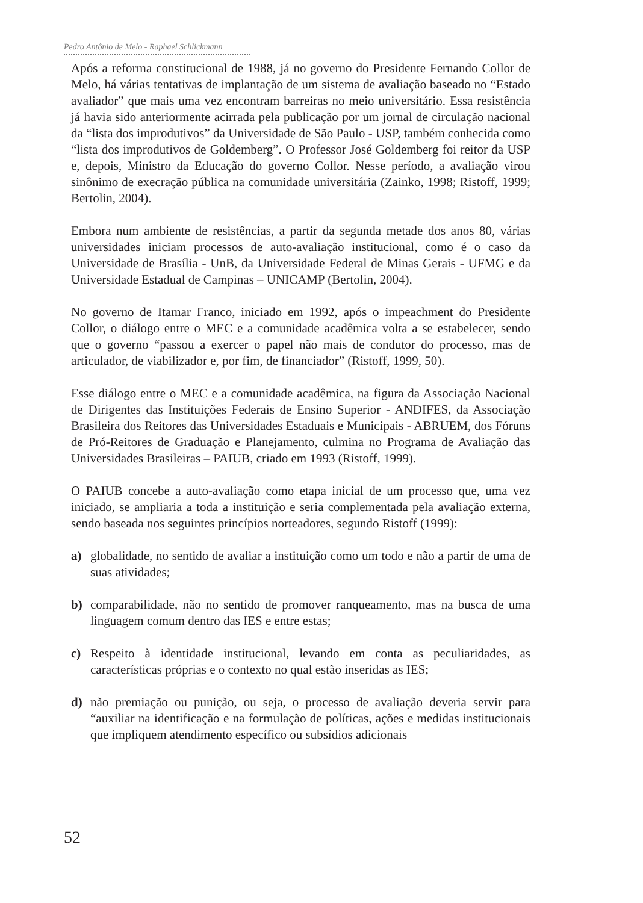Pedro Antônio de Melo - Raphael Schlickmann
Após a reforma constitucional de 1988, já no governo do Presidente Fernando Collor de Melo, há várias tentativas de implantação de um sistema de avaliação baseado no “Estado avaliador” que mais uma vez encontram barreiras no meio universitário. Essa resistência já havia sido anteriormente acirrada pela publicação por um jornal de circulação nacional da “lista dos improdutivos” da Universidade de São Paulo - USP, também conhecida como “lista dos improdutivos de Goldemberg”. O Professor José Goldemberg foi reitor da USP e, depois, Ministro da Educação do governo Collor. Nesse período, a avaliação virou sinônimo de execração pública na comunidade universitária (Zainko, 1998; Ristoff, 1999; Bertolin, 2004).
Embora num ambiente de resistências, a partir da segunda metade dos anos 80, várias universidades iniciam processos de auto-avaliação institucional, como é o caso da Universidade de Brasília - UnB, da Universidade Federal de Minas Gerais - UFMG e da Universidade Estadual de Campinas – UNICAMP (Bertolin, 2004).
No governo de Itamar Franco, iniciado em 1992, após o impeachment do Presidente Collor, o diálogo entre o MEC e a comunidade acadêmica volta a se estabelecer, sendo que o governo “passou a exercer o papel não mais de condutor do processo, mas de articulador, de viabilizador e, por fim, de financiador” (Ristoff, 1999, 50).
Esse diálogo entre o MEC e a comunidade acadêmica, na figura da Associação Nacional de Dirigentes das Instituições Federais de Ensino Superior - ANDIFES, da Associação Brasileira dos Reitores das Universidades Estaduais e Municipais - ABRUEM, dos Fóruns de Pró-Reitores de Graduação e Planejamento, culmina no Programa de Avaliação das Universidades Brasileiras – PAIUB, criado em 1993 (Ristoff, 1999).
O PAIUB concebe a auto-avaliação como etapa inicial de um processo que, uma vez iniciado, se ampliaria a toda a instituição e seria complementada pela avaliação externa, sendo baseada nos seguintes princípios norteadores, segundo Ristoff (1999):
a) globalidade, no sentido de avaliar a instituição como um todo e não a partir de uma de suas atividades;
b) comparabilidade, não no sentido de promover ranqueamento, mas na busca de uma linguagem comum dentro das IES e entre estas;
c) Respeito à identidade institucional, levando em conta as peculiaridades, as características próprias e o contexto no qual estão inseridas as IES;
d) não premiação ou punição, ou seja, o processo de avaliação deveria servir para “auxiliar na identificação e na formulação de políticas, ações e medidas institucionais que impliquem atendimento específico ou subsídios adicionais
52